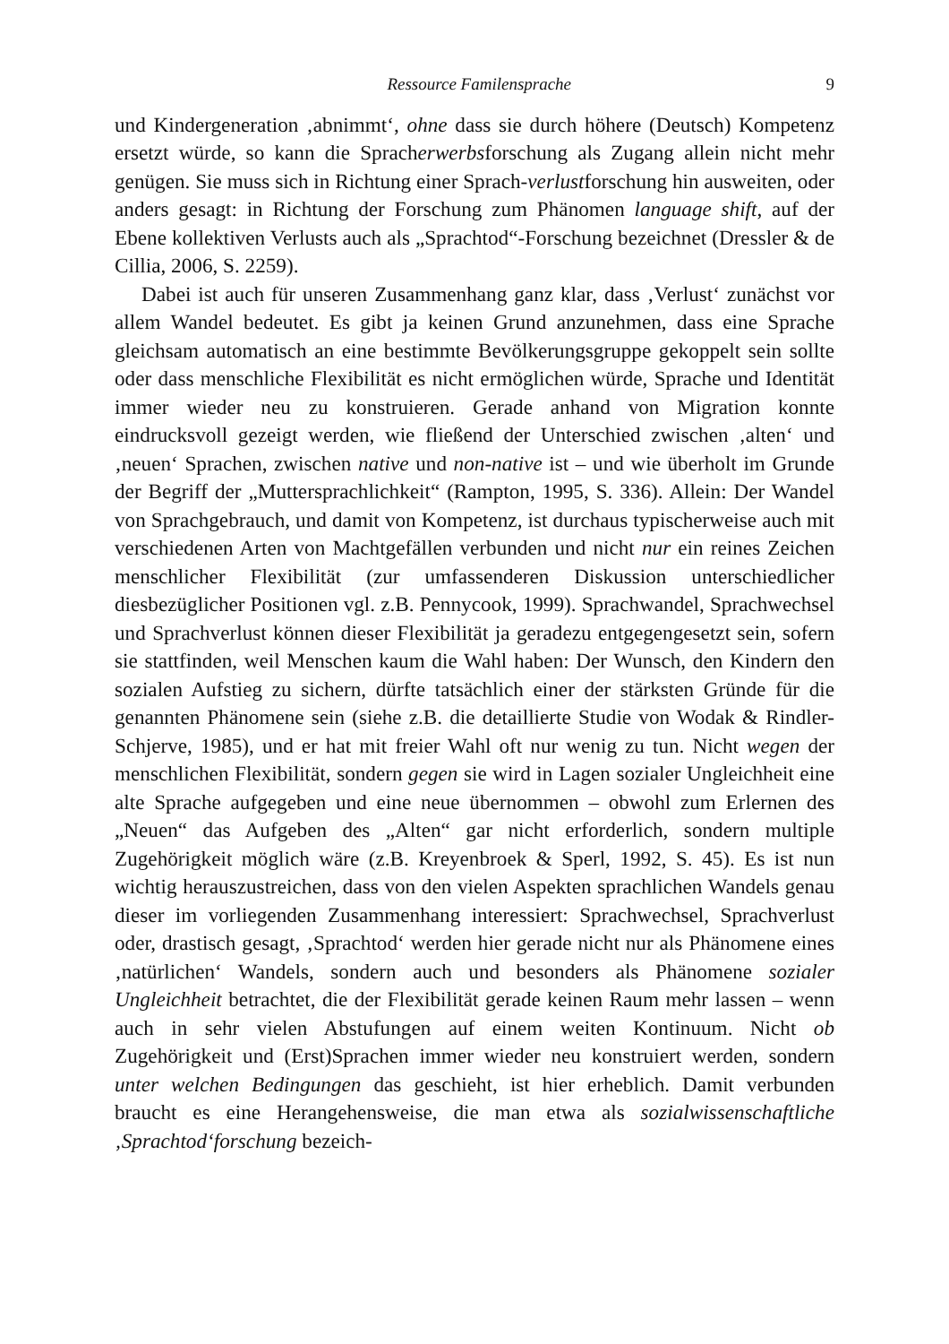Ressource Familensprache 9
und Kindergeneration ‚abnimmt‘, ohne dass sie durch höhere (Deutsch) Kompetenz ersetzt würde, so kann die Spracherwerbsforschung als Zugang allein nicht mehr genügen. Sie muss sich in Richtung einer Sprach-verlustforschung hin ausweiten, oder anders gesagt: in Richtung der Forschung zum Phänomen language shift, auf der Ebene kollektiven Verlusts auch als „Sprachtod“-Forschung bezeichnet (Dressler & de Cillia, 2006, S. 2259).
Dabei ist auch für unseren Zusammenhang ganz klar, dass ‚Verlust‘ zunächst vor allem Wandel bedeutet. Es gibt ja keinen Grund anzunehmen, dass eine Sprache gleichsam automatisch an eine bestimmte Bevölkerungsgruppe gekoppelt sein sollte oder dass menschliche Flexibilität es nicht ermöglichen würde, Sprache und Identität immer wieder neu zu konstruieren. Gerade anhand von Migration konnte eindrucksvoll gezeigt werden, wie fließend der Unterschied zwischen ‚alten‘ und ‚neuen‘ Sprachen, zwischen native und non-native ist – und wie überholt im Grunde der Begriff der „Muttersprachlichkeit“ (Rampton, 1995, S. 336). Allein: Der Wandel von Sprachgebrauch, und damit von Kompetenz, ist durchaus typischerweise auch mit verschiedenen Arten von Machtgefällen verbunden und nicht nur ein reines Zeichen menschlicher Flexibilität (zur umfassenderen Diskussion unterschiedlicher diesbezüglicher Positionen vgl. z.B. Pennycook, 1999). Sprachwandel, Sprachwechsel und Sprachverlust können dieser Flexibilität ja geradezu entgegengesetzt sein, sofern sie stattfinden, weil Menschen kaum die Wahl haben: Der Wunsch, den Kindern den sozialen Aufstieg zu sichern, dürfte tatsächlich einer der stärksten Gründe für die genannten Phänomene sein (siehe z.B. die detaillierte Studie von Wodak & Rindler-Schjerve, 1985), und er hat mit freier Wahl oft nur wenig zu tun. Nicht wegen der menschlichen Flexibilität, sondern gegen sie wird in Lagen sozialer Ungleichheit eine alte Sprache aufgegeben und eine neue übernommen – obwohl zum Erlernen des „Neuen“ das Aufgeben des „Alten“ gar nicht erforderlich, sondern multiple Zugehörigkeit möglich wäre (z.B. Kreyenbroek & Sperl, 1992, S. 45). Es ist nun wichtig herauszustreichen, dass von den vielen Aspekten sprachlichen Wandels genau dieser im vorliegenden Zusammenhang interessiert: Sprachwechsel, Sprachverlust oder, drastisch gesagt, ‚Sprachtod‘ werden hier gerade nicht nur als Phänomene eines ‚natürlichen‘ Wandels, sondern auch und besonders als Phänomene sozialer Ungleichheit betrachtet, die der Flexibilität gerade keinen Raum mehr lassen – wenn auch in sehr vielen Abstufungen auf einem weiten Kontinuum. Nicht ob Zugehörigkeit und (Erst)Sprachen immer wieder neu konstruiert werden, sondern unter welchen Bedingungen das geschieht, ist hier erheblich. Damit verbunden braucht es eine Herangehensweise, die man etwa als sozialwissenschaftliche ‚Sprachtod‘forschung bezeich-